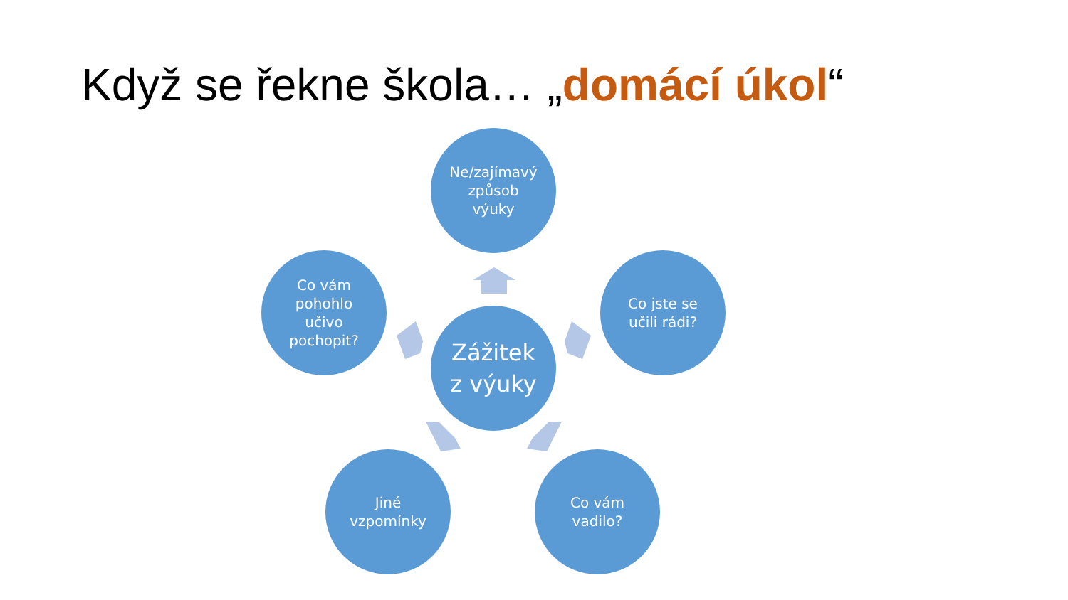Když se řekne škola… „domácí úkol“
Ne/zajímavý
způsob
výuky
Co vám
pohohlo
učivo
pochopit?
Co jste se
učili rádi?
Zážitek
z výuky
Jiné
vzpomínky
Co vám
vadilo?